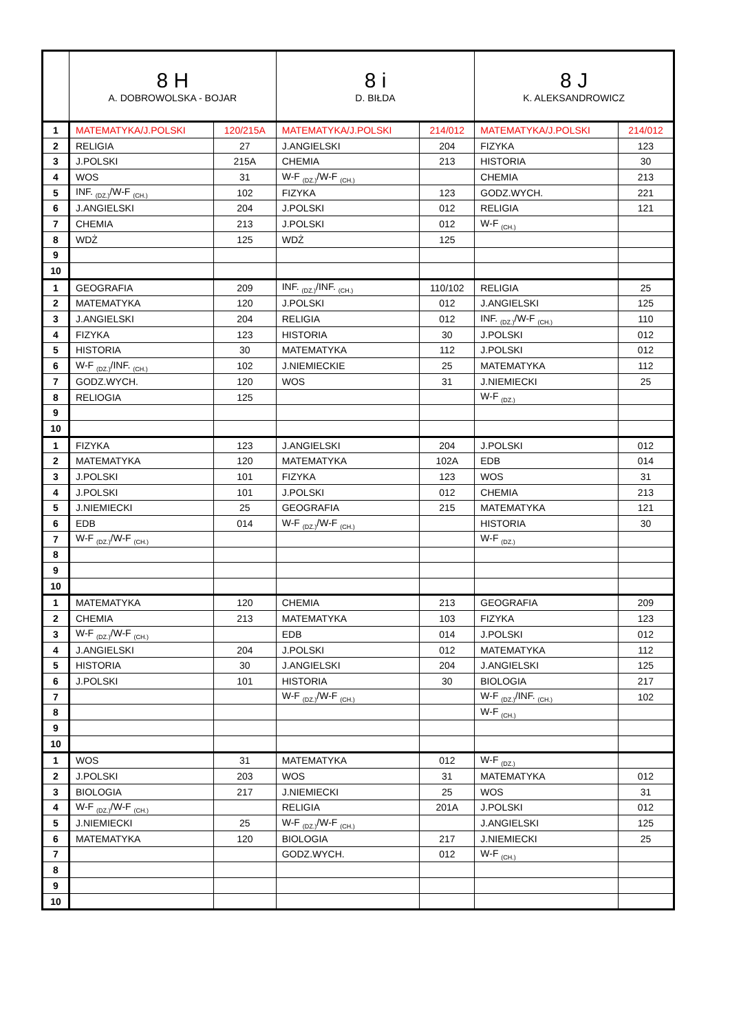| | 8 H A. DOBROWOLSKA - BOJAR | | 8 i D. BIŁDA | | 8 J K. ALEKSANDROWICZ | |
| --- | --- | --- | --- | --- | --- | --- |
| 1 | MATEMATYKA/J.POLSKI | 120/215A | MATEMATYKA/J.POLSKI | 214/012 | MATEMATYKA/J.POLSKI | 214/012 |
| 2 | RELIGIA | 27 | J.ANGIELSKI | 204 | FIZYKA | 123 |
| 3 | J.POLSKI | 215A | CHEMIA | 213 | HISTORIA | 30 |
| 4 | WOS | 31 | W-F <sub>(DZ.)</sub>/W-F <sub>(CH.)</sub> | | CHEMIA | 213 |
| 5 | INF. <sub>(DZ.)</sub>/W-F <sub>(CH.)</sub> | 102 | FIZYKA | 123 | GODZ.WYCH. | 221 |
| 6 | J.ANGIELSKI | 204 | J.POLSKI | 012 | RELIGIA | 121 |
| 7 | CHEMIA | 213 | J.POLSKI | 012 | W-F <sub>(CH.)</sub> | |
| 8 | WDŻ | 125 | WDŻ | 125 | | |
| 9 | | | | | | |
| 10 | | | | | | |
| 1 | GEOGRAFIA | 209 | INF. <sub>(DZ.)</sub>/INF. <sub>(CH.)</sub> | 110/102 | RELIGIA | 25 |
| 2 | MATEMATYKA | 120 | J.POLSKI | 012 | J.ANGIELSKI | 125 |
| 3 | J.ANGIELSKI | 204 | RELIGIA | 012 | INF. <sub>(DZ.)</sub>/W-F <sub>(CH.)</sub> | 110 |
| 4 | FIZYKA | 123 | HISTORIA | 30 | J.POLSKI | 012 |
| 5 | HISTORIA | 30 | MATEMATYKA | 112 | J.POLSKI | 012 |
| 6 | W-F <sub>(DZ.)</sub>/INF. <sub>(CH.)</sub> | 102 | J.NIEMIECKIE | 25 | MATEMATYKA | 112 |
| 7 | GODZ.WYCH. | 120 | WOS | 31 | J.NIEMIECKI | 25 |
| 8 | RELIOGIA | 125 | | | W-F <sub>(DZ.)</sub> | |
| 9 | | | | | | |
| 10 | | | | | | |
| 1 | FIZYKA | 123 | J.ANGIELSKI | 204 | J.POLSKI | 012 |
| 2 | MATEMATYKA | 120 | MATEMATYKA | 102A | EDB | 014 |
| 3 | J.POLSKI | 101 | FIZYKA | 123 | WOS | 31 |
| 4 | J.POLSKI | 101 | J.POLSKI | 012 | CHEMIA | 213 |
| 5 | J.NIEMIECKI | 25 | GEOGRAFIA | 215 | MATEMATYKA | 121 |
| 6 | EDB | 014 | W-F <sub>(DZ.)</sub>/W-F <sub>(CH.)</sub> | | HISTORIA | 30 |
| 7 | W-F <sub>(DZ.)</sub>/W-F <sub>(CH.)</sub> | | | | W-F <sub>(DZ.)</sub> | |
| 8 | | | | | | |
| 9 | | | | | | |
| 10 | | | | | | |
| 1 | MATEMATYKA | 120 | CHEMIA | 213 | GEOGRAFIA | 209 |
| 2 | CHEMIA | 213 | MATEMATYKA | 103 | FIZYKA | 123 |
| 3 | W-F <sub>(DZ.)</sub>/W-F <sub>(CH.)</sub> | | EDB | 014 | J.POLSKI | 012 |
| 4 | J.ANGIELSKI | 204 | J.POLSKI | 012 | MATEMATYKA | 112 |
| 5 | HISTORIA | 30 | J.ANGIELSKI | 204 | J.ANGIELSKI | 125 |
| 6 | J.POLSKI | 101 | HISTORIA | 30 | BIOLOGIA | 217 |
| 7 | | | W-F <sub>(DZ.)</sub>/W-F <sub>(CH.)</sub> | | W-F <sub>(DZ.)</sub>/INF. <sub>(CH.)</sub> | 102 |
| 8 | | | | | W-F <sub>(CH.)</sub> | |
| 9 | | | | | | |
| 10 | | | | | | |
| 1 | WOS | 31 | MATEMATYKA | 012 | W-F <sub>(DZ.)</sub> | |
| 2 | J.POLSKI | 203 | WOS | 31 | MATEMATYKA | 012 |
| 3 | BIOLOGIA | 217 | J.NIEMIECKI | 25 | WOS | 31 |
| 4 | W-F <sub>(DZ.)</sub>/W-F <sub>(CH.)</sub> | | RELIGIA | 201A | J.POLSKI | 012 |
| 5 | J.NIEMIECKI | 25 | W-F <sub>(DZ.)</sub>/W-F <sub>(CH.)</sub> | | J.ANGIELSKI | 125 |
| 6 | MATEMATYKA | 120 | BIOLOGIA | 217 | J.NIEMIECKI | 25 |
| 7 | | | GODZ.WYCH. | 012 | W-F <sub>(CH.)</sub> | |
| 8 | | | | | | |
| 9 | | | | | | |
| 10 | | | | | | |